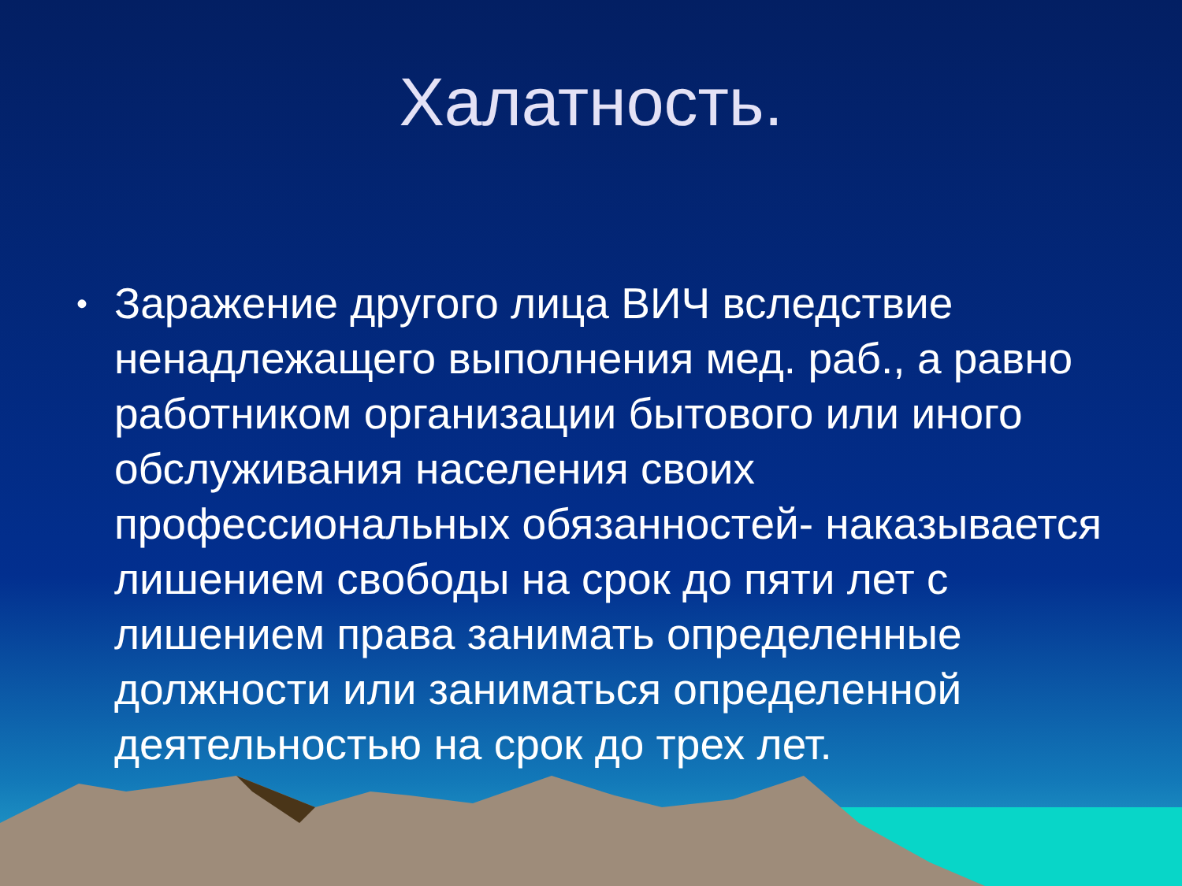Халатность.
• Заражение другого лица ВИЧ вследствие ненадлежащего выполнения мед. раб., а равно работником организации бытового или иного обслуживания населения своих профессиональных обязанностей- наказывается лишением свободы на срок до пяти лет с лишением права занимать определенные должности или заниматься определенной деятельностью на срок до трех лет.